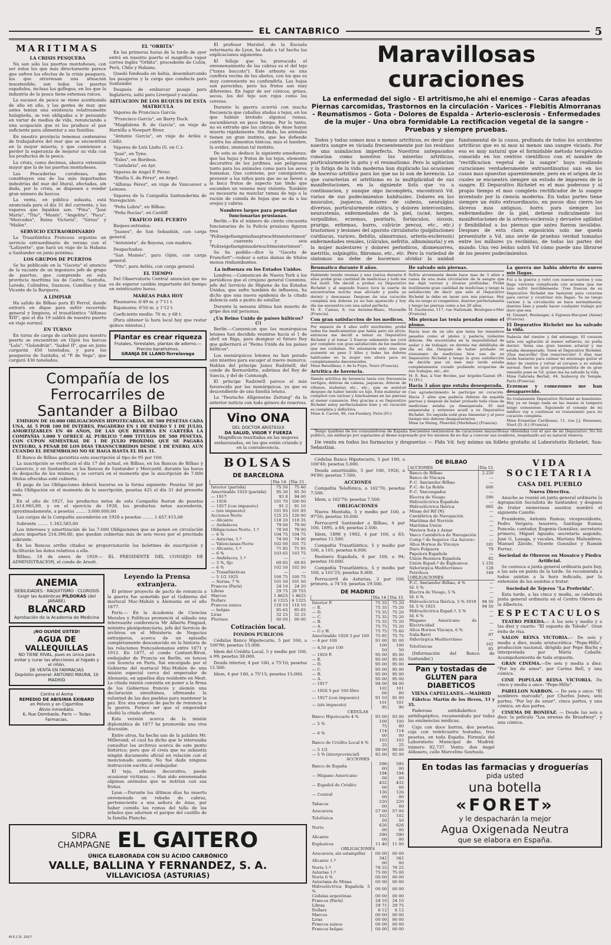EL CANTABRICO
5
MARITIMAS
LA CRISIS PESQUERA
No son sólo los puertos montañeses, con ser éstos los que más directamente parece que sufren los efectos de la crisis pesquera, los que atraviesan una situación insostenible; son todos los puertos españoles, incluso los gallegos, en los que la industria de la pesca tiene extensas raíces.
La escasez de pesca se viene acentuando de año en año, y las gentes de mar, que antes tenían una existencia relativamente halagüeña, se ven obligadas a ir pensando en variar de medios de vida, renunciando a una ocupación que ni les produce el pan suficiente para alimentar a sus familias.
En nuestra provincia tenemos centenares de trabajadores del mar que se encuentran en la mayor miseria, y que comienzan a perder la esperanza de mejorar su vida con los productos de la pesca.
La crisis, como decimos, abarca extensión mayor que la de los puertos montañeses.
Las Pescaderías coruñesas, que constituyen una de las más importantes industrias del mar del litoral, afectadas, sin duda, por la crisis, se disponen a vender gran número de barcos.
La venta, en pública subasta, está anunciada para el día 31 del corriente, y los vapores que liquidan son: "Fina", "José María", "Tito", "Manín", "Angelita", "Paco", "Mercedes", Reina Victoria", "Sirius" y "Malén".
SERVICIO EXTRAORDINARIO
La Trasatlántica Francesa organiza un servicio extraordinario de verano con el "Lafayette", que hará un viaje de la Habana a Santander en junio próximo.
LOS GRUPOS DE PUERTOS
Se ha publicado en la "Gaceta" el anuncio de la vacante de un ingeniero jefe de grupo de puertos, que comprende en esta provincia marítima los de Castro, Santoña, Laredo, Colindres, Suances, Comillas y San Vicente de la Barquera.
A LIMPIAR
Ha salido de Bilbao para El Ferrol, donde entrará en dique para sufrir recorrido general y limpieza, el trasatlántico "Alfonso XIII", que el día 19 saldrá de nuestro puerto en viaje normal.
EN TURNO
En turno de carga de carbón para nuestro puerto se encuentran en Gijón los barcos "Lola", "Golondrón", "Isabel II", que en junio cargarán 450 toneladas, y para los pesqueros de Santoña, el "P. de Vega", que cargará 430 toneladas.
EL "ORBITA"
En las primeras horas de la tarde de ayer entró en nuestro puerto el magnífico vapor correo inglés "Orbita", procedente de Colón, Perú, Chile y Habana.
Quedó fondeado en bahía, desembarcando los pasajeros y la carga que conducía para Santander.
Después de embarcar pasaje para Inglaterra, salió para Liverpool y escalas.
SITUACION DE LOS BUQUES DE ESTA MATRICULA
Vapores de Francisco García:
"Francisco García", en Barry Dock.
"Magdalena R. de García", en viaje de Hornillo a Newport River.
"Antonio García", en viaje de Avilés a Cádiz.
Vapores de Luis Liaño (S. en C.):
"José", en Tyne.
"Esles", en Burdeos.
"Cantabria", en Ayr.
Vapores de Angel F. Pérez:
"Emilia S. de Pérez", en Argel.
"Alfonso Pérez", en viaje de Vancouver a Leixoes.
Vapores de la Compañía Santanderina de Navegación:
"Peña Labra", en Bilbao.
"Peña Rocías", en Cardiff.
TRAFICO DEL PUERTO
Buques entrados:
"Juanes", de San Sebastián, con carga general.
"Antonieta", de Bayona, con madera.
Despachados:
"San Mamés", para Gijón, con carga general.
"Vito", para Avilés, con carga general.
EL TIEMPO
Del Observatorio Central anuncian que no es de esperar cambio importante del tiempo en veinticuatro horas.
MAREAS PARA HOY
Pleamares: 6'49 m. y 7'11 t.
Bajamares: 0'50 m. y 1'12 t.
Coeficiente medio: 70 m. y 68 t.
(Para obtener la hora local hay que restar quince minutos.)
Plantar es crear riqueza
Frutales, forestales, plantas de adorno.— Precios baratísimos.
GRANJA DE LLANO-Torrelavega
Compañía de los Ferrocarriles de Santander a Bilbao
EMISION DE 10.000 OBLIGACIONES HIPOTECARIAS, DE 500 PESETAS CADA UNA, AL 5 POR 100 DE INTERES, PAGADERO EN 1 DE ENERO Y 1 DE JULIO, AMORTIZABLES EN 40 AÑOS, DE LAS QUE RESERVA EN CARTERA LA COMPAÑIA 3.000 Y OFRECE AL PUBLICO 7.000 TITULOS DE 500 PESETAS, CON CUPON SEMESTRAL DE 1 DE JULIO PROXIMO, QUE SE PAGARA INTEGRO, A PESAR DE LOS DIAS TRANSCURRIDOS DESDE 1 DE ENERO, AUN CUANDO EL DESEMBOLSO NO SE HAGA HASTA EL DIA 31.
El Banco de Bilbao garantiza esta suscripción al tipo de 95 por 100.
La suscripción se verificará el día 17 del actual, en Bilbao, en los Bancos de Bilbao y Comercio, y en Santander, en los Bancos de Santander y Mercantil, durante las horas de despacho de los mismos, y se cerrará en el momento que la suscripción de 7.000 títulos ofrecidos esté cubierta.
El pago de las Obligaciones deberá hacerse en la forma siguiente: Pesetas 50 por cada Obligación en el momento de la suscripción, pesetas 425 el día 31 del presente mes.
En el año de 1927, los productos netos de esta Compañía fueron de pesetas 2.614.965,89, y en el ejercicio de 1928, los productos netos ascenderán, aproximadamente, a pesetas ........ 3.000.000,00
Las cargas de la Compañía ascenderán en 1928 a pesetas ........ 1.657.415,00
Sobrante ........ 1.342.585,00
Los intereses y amortización de las 7.000 Obligaciones que se ponen en circulación ahora importan 216.390,80, que quedan cubiertas más de seis veces por el precitado sobrante.
En los Bancos arriba citados se proporcionarán los boletines de suscripción y facilitarán los datos relativos a ella.
Bilbao, 18 de enero de 1929.— EL PRESIDENTE DEL CONSEJO DE ADMINISTRACION, el conde de Aresti.
ANEMIA
DEBILIDADES · RAQUITISMO · CLOROSIS
Exigir las Auténticas PÍLDORAS (del JARABE)
BLANCARD
Aprobación de la Academia de Medicina
¡NO OLVIDE USTED!
AGUA DE VALLEQUILLAS
NO TIENE RIVAL, pues es única para evitar y curar las afecciones al hígado y el riñón.
DE VENTA EN FARMACIAS
Depósito general: ANTONIO MAURA, 10
MADRID
Contra el Asma
REMEDIO DE ABISINIA EXIBARD
en Polvos y en Cigarrillos
Alivio inmediato.
6, Rue Dombasle, Paris — Todas Farmacias.
Leyendo la Prensa extranjera.
El primer proyecto de pacto de renuncia a la guerra fue sometido por el Gobierno del mariscal Mac-Mahón a Alemania en el año 1877.
París.— En la Academia de Ciencias Morales y Políticas pronunció el sábado una interesante conferencia Mr Alberto Pingaud, ministro plenipotenciario, jefe del Servicio de archivos en el Ministerio de Negocios extranjeros, acerca de un episodio completamente desconocido en la historia de las relaciones francoalemanas entre 1871 y 1912. En 1877, el conde Contant-Biron, embajador de Francia en Berlín, en tonces con licencia en París, fué encargado por el Gobierno del mariscal Mac-Mahón de una misión especial cerca del emperador de Alemania, en aquellos días residente en Mezt. La citada misión consistía en poner a la firma de los Gobiernos francés y alemán una declaración simultánea, afirmando la voluntad de los dos pueblos para mantener la paz. Era una especie de pacto de renuncia a la guerra. Parece ser que el emperador eludió la citada oferta.
Esta versión acerca de la misión diplomática de 1877 ha promovido una viva discusión.
Entre otros, ha hecho uso de la palabra Mr. Millerand, el cual ha dicho que le interesaba consultar los archivos acerca de este punto histórico; pero que él creía que no subsistía ningún documento oficial en relación con el mencionado asunto. No fué dada ninguna instrucción escrita al embajador.
El tejo, arbusto decorativo, puede ocasionar víctimas. — Han sido envenenados algunos animales que se nutrían con sus frutos.
Lyon.—Durante los últimos días ha muerto envenenado un rebaño de cabras, perteneciente a una señora de Anse, por haber comido las ramas del tallo de los árboles que adornan el parque del castillo de la familia Planche.
El profesor Marotel, de la Escuela veterinaria de Lyon, ha dado a tal hecho las explicaciones siguientes:
El follaje que ha provocado el envenenamiento de las cabras es el del tejo ("taxus baccata"). Este arbusto es una conífera vecina de los abetos, con los que es muy conveniente no confundirla. Las hojas son parecidas; pero los frutos son muy diferentes. En lugar de ser cónicos, grises, secos, los del tejo son rojos como las cerezas.
Durante la guerra ocurrió con mucha frecuencia que caballos atados a tejos, en los que habían brotado algunas ramas, sucumbieran en poco tiempo. Por lo tanto, no es extraño que las cabras de Anse hayan muerto rápidamente. Sin duda, los animales tienen un gran instinto, que les defiende contra los alimentos tóxicos; más el hambre, la avidez, atenúan tal instinto.
De esto se deduce la siguiente enseñanza: que las hojas y frutos de los tejos, elemento decorativo de los jardines, son peligrosos tanto para los animales como para los seres humanos. Que conviene, por consiguiente, prevenir a los niños para que no se lleven a la boca frutos de aspecto tan lindo que esconden un veneno muy violento. También es necesario no mezclar ramas de tejo a la ración de comida de hojas que se da a las ovejas y cabras.
Nombres largos para pequeñas funcionarias prusianas.
Berlín.—En el número de ciento cincuenta funcionarias de la Policía prusiana figuran tres "Polizeigefaengnisshauptwachtmeisterinnen" y cuarenta y seis "Polizeigefaengnissobrwachtmeisterinnen".
Se ha podido—dice la "Gaceta de Francfort"—rodear a estas damas de títulos menos rimbombantes.
La influenza en los Estados Unidos.
Londres.—Comunican de Nueva York a los periódicos que el cirujano general Cummins, jefe del Servicio de Higiene de los Estados Unidos, que sufre también de influenza, ha dicho que una nueva epidemia de la citada dolencia está a punto de estallar.
Durante la semana última han muerto de gripe dos mil personas.
¿Un Reino Unido de países bálticos? (!)
Berlín.—Comunican que los monárquicos letones han decidido reunirse hacia el 1 de abril en Riga, para designar el futuro Rey que gobernará el "Reino Unido de los países bálticos".
Los monárquicos letones no han parado aún mientes para escoger al nuevo monarca. Hablan del príncipe Janus Radziwill, del conde de Bernardotte, sobrinos del Rey de Suecia, y del de Connaugh.
El príncipe Radziwill parece el más favorecido por los monárquicos, ya que es descendiente de una familia letona.
La "Deutsche Allgemeine Zeitung" da la anterior noticia con todo género de reservas.
Vino ONA
DEL DOCTOR ARISTEGUI
DA SALUD, VIGOR Y FUERZA
Magníficos resultados en las mujeres embarazadas, en las que están criando y en la convalecencia.
BOLSAS
DE BARCELONA
| | Día 14 | Día 15 |
| --- | --- | --- |
| Interior (partida) | 75 50 | 75 40 |
| Amortizable 1920 (partida) | 95 30 | 95 30 |
| — 1917 | 93 8 | 94 00 |
| — 1926 | 101 70 | 100 00 |
| — 1927 (con impuesto) | 91 2 | 91 10 |
| — (sin impuesto) | 101 95 | 101 95 |
| Acciones Norte | 125 25 | 126 00 |
| — Alicante | 118 20 | 118 35 |
| — Andaluces | 79 00 | 79 00 |
| Obligaciones Norte, 1.ª | 78 00 | 78 00 |
| — 6 % | 104 75 | 104 75 |
| — Asturias, 1.ª | 74 00 | 74 00 |
| — Valencianas-Norte | 102 00 | 101 75 |
| — Alicante, 1.ª | 71 85 | 71 85 |
| — 6 % | 103 65 | 103 75 |
| — Andaluces, 1.ª | — | — |
| — 3 %, fijo | 69 85 | 69 85 |
| — 6 % | 102 50 | 102 50 |
| — Trasatlánticas | — | — |
| — 5 1/2 1925 | 100 75 | 100 75 |
| — Surias, 7 % | 101 50 | 101 50 |
| Francos (París) | 24 10 | 24 20 |
| Libras | 29 75 | 29 755 |
| Marcos | 1 4625 | 1 4625 |
| Dollars | 6 1325 | 6 1325 |
| Francos suizos | 118 10 | 118 10 |
| — belgas | 85 65 | 85 65 |
| Liras | 32 25 | 32 25 |
| Florines | 00 00 | 00 00 |
Cotización local.
FONDOS PUBLICOS
Cédulas Banco Hipotecario, 5 por 100, a 100'90; pesetas 15.000.
Idem del Crédito Local, 5 y medio por 100, a 99; pesetas 38.000.
Deuda interior, 4 por 100, a 75'10; pesetas 12.500.
Idem, 4 por 100, a 75'15; pesetas 15.000.
SIDRA
CHAMPAGNE
EL GAITERO
ÚNICA ELABORADA CON SU ÁCIDO CARBÓNICO
VALLE, BALLINA Y FERNANDEZ, S. A.
VILLAVICIOSA (ASTURIAS)
Maravillosas curaciones
La enfermedad del siglo - El artritismo,he ahi el enemigo - Caras afeadas Piernas carcomidas, Trastornos en la circulación - Varices - Flebitis Almorranas - Reumatismos - Gota - Dolores de Espalda - Arterio-esclerosis - Enfermedades de la mujer - Una obra formidable La rectificacion vegetal de la sangre - Pruebas y siempre pruebas.
Todos y todas somos mas o menos artriticos, es decir que nuestra sangre es viciada frecuentemente por los residuos de una asimilacion imperfecta. Nuestros antepasados conocian como nosotros las miserias artriticas, particularmente la gota y el reumatismo. Pero la agitacion y la fatiga de la vida moderna han duplicado las ocasiones de hacerso artritico para los que no lo son de herencia. Lo que caracteriza el artritismo es la multiplicidad de sus manifestaciones, en la siguiente lista que va a continuacion, y aunque algo incompleta, encontrará Vd. varios de sus padecimientos habituales. Dolores en los musculos, jaquecas, dolores de cabeza, neuralgias diversas, particularmente ciática, y dolores intercostales, neurastenia, enfermedades de la piel, (acné, herpes, sarpullidos, eczemas, psoriaris, forúnculos, sicosis, prurigo, eritemas, barro, calvicie precoz, etc., etc.) trastornos y lesiones del aparato circulatorio (palpitaciones cardiacas, varices, flebitis, almorranas, arterio-esclerosis) enfermedades renales, (cálculos, nefritis, albuminuria) y en la mujer malestares y dolores periodicos, dismenorrea, metritis, salpingitis, fibromas, etc., etc. Pero la variedad de sintomas no debe de hacernos olvidar la unidad fundamental de la causa, profunda de todos los accidentes artriticos que es ni mas ni menos una sangre viciada. Por eso es muy natural que el formidable método terapéutico conocido en los centros científicos con el nombre de "rectificacion vegetal de la sangre" haya realizado curaciones verdaderamente extraordinarias aun en los casos mas opuestos aparentemente, pero en el origen de lo cuales se encuentra siempre un estado de impureza de la sangre. El Depurativo Richelet es el mas poderoso y al propio tiempo el mas completo rectificador de la sangre inventado por la ciencia moderna. En todas partes tiene siempre un éxito extraordinario, en pocos dias cierra las úlceras mas antiguas, borra para siempre las enfermedades de la piel, detiene radicalmente las manifestaciones de la arterio-esclerosis y devuelve agilidad y flexibilidad a las piernas que antes fueron invalidas. Despues de esta clara exposición solo me queda presentarle a Vd. una serie de pruebas verdad tomadas entre los millares ya recibidas, de todas las partes del mundo. Una vez leidas sabrá Vd cómo puede uno librarse de los peores padecimientos.
Reumatico durante 8 años.
Habiendo tenido reumas y una ciatica durante 8 años probé gran cantidad de medicinas y todo me fué inutil. Me decidí a probar su Depurativo Richelet y al segundo frasco tuve la suerte de encontrarme mucho mas aliviado y podía ya dormir y descansar. Despues de una curación completa mis dolores ya no han aparecido y hoy día me encuentro con una salud perfecta.
M. E. Camus, 8, rue Antoine-Blanc, Marseille (Francia).
Con gran satisfaccion de los medicos.
Por espacio de 4 años sufrí muchisimo, probé todos los medicamentos que había pero sin alivio, entonces me decidí a tomar su Depurativo Richelet y al tomar 2 frascos solamente me curé por completo con gran satisfacción de los medicos que me cuidaban. No solamente esto sino que aumenté en peso 3 kilos y todos los dolores habituales en la mujer son ahora para mi completamente desconocidos.
Mme Reveilleau, r. de la Fuye, Tours (Francia).
Artritica de herencia.
Siendo artritica de herencia tenía con frecuencia vertigos, dolores de cabeza, jaquecas, dolores de riñones, malestar, etc., etc., que se acentuó despues de haber tenido un hijo. Este malestar se complicó con varices y hinchazones en las piernas al menor cansancio. Hoy gracias a su Depurativo Richelet estoy perfectamente bien y mi curación es completa y definitiva.
Mme A. Carret, 46, rue Fondary, Paris (Fr.).
He salvado mis piernas.
Sufría atrozmente desde hace mas de 3 años a causa de una mala circulacion de la sangre que me dejó varices y ulceras profundas. Probé inutilmente gran cantidad de medicinas y tengo la satisfacción de decir que solo el Depurativo Richelet le debo en tener aun mis piernas. Hoy día no tengo ni congestion, duermo perfectamente y tengo las piernas como a los 20 años.
M. Dachicour, 117, rue Nationale, Boulogne-s-Mer (Francia).
Mis piernas las tenia pesadas como el plomo.
Hacía mas de un año que tenia los miembros pesados como el plomo y padecía violentos dolores. Me encontraba en la imposibilidad de andar y de trabajar, no dormía me debilitaba de día en día. Después de haber probado un sinnumero de medicinas hice uso de su Depurativo Richelet y tengo la gran satisfacción de decirle que un mes mas tarde estaba completamente curado pudiendo ocuparme de mis trabajos, etc., etc.
M. E. Bas, à Vier Bordes, par Argelès-Gazost (H.-P.) (Fr.).
Hacia 3 años que estaba desesperada.
Con agradecimiento le participo mi curación. Hacia 3 años que padecia dolores de espalda piernas y despues de haber probado toda clase de medicinas estaba ya desesperada. El mal empeoraba y entonces acudí a su Depurativo Richelet. En seguida noté gran bienestar y al poco tiempo mis dolores desaparecieron.
Mme Le Moing, Ploerdut (Morbihan) (Francia).
La guerra me habia abierto de nuevo mis llagas.
Fuí a la guerra y volví con nuevas varices y una llaga varicosa complicada con eczema que me hizo sufrir horriblemente. Tres frascos de su Depurativo Richelet me bastaron para curarme para cerrar y cicatrizar mis llagas. Ya no tengo varices y la circulación se hace normalmente; duermo bien y puedo hacer cualquier trabajo por duro que sea.
M. Gossert, Boulanger, à Vigneux-Hocquet (Aisne) (Francia).
El Depurativo Richelet me ha salvado la vida.
Padecía del vientre y del estomago. El corazon latía con agitación al menor esfuerzo, no podia dormir. Tenía una gran tension arterial y me estaba desesperado. Tomé el Depurativo Richelet. ¡Que maravilla! Que resurrección! 5 días mas tarde bastaron para calmar mi estomago quitar el dolor de vientre y volver el corazon a su estado normal. Seré un gran propagandista de su gran remedio pues es Vd. quien me ha salvado la vida.
Mme Gabriela Berliet, 44, faubourg du Temple, Paris (Francia).
Eczemas y comezones me han desaparecido.
Su tratamiento Depurativo Richelet es buenísimo. Hoy ya no tengo nada en las manos ni tampoco tengo comezones. Siguiendo el consejo de mi médico voy a continuar su tratamiento para mi curación completa.
Mme Ernestine Cardineau, 11, rue J-J. Rousseau, Niort (D.-S.) (Francia).
Tengo tambien de los consumidores de España frecuentes testimonios de curaciones maravillosas obtenidas con el uso de mi Depurativo. No los publico, sin embargo por sujetarme al deseo expresado por los mismos de no dar a conocer sus nombres, respetando así su natural reserva.
De venta en todas las farmacias y droguerias — Pida Vd. hoy mismo un folleto gratuito al Laboratorio Richelet, San-Sebastian.
Cédulas Banco Hipotecario, 5 por 100, a 100'40; pesetas 5.000.
Deuda amortizable, 5 por 100, 1920, a 94'80; pesetas 7.500.
ACCIONES
Compañía Telefónica, a 102'70; pesetas 7.500.
Idem, a 102'70; pesetas 7.500.
OBLIGACIONES
Nueva Montaña, 5 y medio por 100, a 97'50; pesetas 10.000.
Ferrocarril Santander a Bilbao, 4 por 100, 1895, a 84; pesetas 2.500.
Idem, 1898 y 1902, 4 por 100, a 83; pesetas 11.500.
Compañía Trasatlántica, 5 y medio por 100, a 101; pesetas 6.000.
Resinera Española, 6 por 100, a 94; pesetas 10.000.
Compañía Trasatlántica, 5 y medio por 100, a 101'25; pesetas 8.000.
Ferrocarril de Asturias, 3 por 100, primera, a 74'10; pesetas 19.500.
DE MADRID
| | Día 14 | Día 15 |
| --- | --- | --- |
| Interior F. | 75 35 | 75 20 |
| — E. | 75 35 | 75 20 |
| — D. | 75 35 | 75 20 |
| — C. | 75 35 | 75 20 |
| — B. | 75 35 | 75 20 |
| — A. | 75 75 | 75 20 |
| — G y H. | 75 75 | 75 60 |
| Amortizable 1928 3 por 100 | 75 85 | 75 75 |
| — 4 por 100 | 91 00 | 91 00 |
| — 4,50 por 100 | 100 50 | 100 50 |
| — 1920 F. | 95 00 | 95 00 |
| — E. | 95 00 | 95 00 |
| — D. | 95 00 | 95 00 |
| — C. | 95 00 | 95 00 |
| — B. | 95 00 | 95 00 |
| — A. | 95 00 | 95 00 |
| — 1917 | 94 00 | 94 00 |
| — 1926 5 por 100 libre | 102 00 | 101 80 |
| — 1927 (con impuesto) | 91 10 | 91 00 |
| — (sin impuesto) | 101 95 | 101 90 |
| CEDULAS | | |
| Banco Hipotecario 4 % | 93 00 | 93 00 |
| — 5 % | 100 75 | 100 80 |
| — 6 % | 114 00 | 114 00 |
| Banco de Crédito Local 6 % | 103 25 | 103 25 |
| — 5 1/2 | 99 00 | 99 00 |
| — 5 % (interprovincial) | 92 00 | 92 00 |
| ACCIONES | | |
| Banco de España | 596 00 | 595 00 |
| — Hispano Americano | 194 00 | 194 00 |
| — Español de Crédito | 432 00 | 432 00 |
| — Central | 126 00 | 126 00 |
| Tabacos | 220 00 | 220 00 |
| Azucarera | 57 00 | 57 00 |
| Telefónica | 102 50 | 102 50 |
| Norte | 626 00 | 626 00 |
| Alicante | 590 00 | 590 00 |
| Explosivos | 11 40 | 11 00 |
| OBLIGACIONES | | |
| Azucarera, sin estampillar | 00 00 | 00 00 |
| Alicante 1.ª | 342 00 | 342 00 |
| Norte 1.ª | 78 25 | 78 25 |
| Asturias 1.ª | 75 00 | 75 00 |
| Norte 6 % | 00 00 | 00 00 |
| Asturiana de Minas | 00 00 | 00 00 |
| Hidroeléctrica Española 5 % | 00 00 | 00 00 |
| Cédulas argentinas | 00 00 | 00 00 |
| Francos (París) | 24 10 | 24 10 |
| Libras | 29 71 | 29 75 |
| Dollars | 6 12 | 6 12 |
| Marcos | 00 00 | 00 00 |
| Liras | 00 00 | 00 00 |
| Francos suizos | 00 00 | 00 00 |
| Francos belgas | 00 00 | 00 00 |
DE BILBAO
| ACCIONES | Día 15 |
| --- | --- |
| Banco de Bilbao | 2.220 |
| Banco de Vizcaya | — |
| F.-C. Santander-Bilbao | — |
| F.-C. de La Robla | 600 |
| F.-C. Vascongados | — |
| Electra de Viesgo | 590 |
| Hidroeléctrica Española | — |
| Hidroeléctrica Ibérica | 665 |
| Minas del Rif (N) | — |
| Cantábrica de Navegación | — |
| Marítima del Nervión | — |
| Marítima Unión | — |
| Naviera Sota y Aznar | — |
| Vasco Cantábrica de Navegación | — |
| Comp.ª de Seguros «La Aurora» | — |
| Altos Hornos de Vizcaya | 181 |
| Duro Felguera | 79 |
| Papelera Española | — |
| Unión Resinera Española | 82 |
| Unión Españ.ª de Explosivos | 1.155 |
| Siderúrgica Mediterráneo | 128 |
| Petróleos | 149 |
| OBLIGACIONES | |
| F.-C. Santander-Bilbao, 4 % | — |
| Id. 5 % | — |
| Electra de Viesgo, 5 % | — |
| Id. 6 % | — |
| Hidroeléctrica Ibérica, 5 % 1918 | 94 50 |
| Id. 5 % 1925 | 94 50 |
| Hidroeléctrica Españ.ª, 5 % | — |
| Id. 6 % | — |
| Hispano Americano de Electricidad | — |
| Altos Hornos Vizcaya, 6 % | — |
| Irala-Barri | 87 |
| Siderúrgica Mediterráneo | — |
| Telefónicas | 102 85 |
(Información del Banco de Santander.)
Pan y tostadas de GLUTEN para DIABETICOS
VIENA CAPELLANES.—MADRID
Fábrica: Martín de los Heros, 33 y 35.
Poderoso antidiabético y antidispéptico, recomendado por todas las eminencias médicas.
Caja con doce barras, dos pesetas; caja con veinticuatro tostadas, tres pesetas, en toda España. Fórmula del Laboratorio Municipal de Madrid: número 82.737. Venta: don Angel Aldasoro, calle Marcelino Sautuola.
VIDA SOCIETARIA
CASA DEL PUEBLO
Nueva Directiva.
Anoche se reunió en junta general ordinaria la Agrupación Socialista de Santander, y después de tratar numerosos asuntos nombró el siguiente Comité:
Presidente, Antonio Ramos; vicepresidente, Pedro Vergara; tesorero, Santiago Ramos Poncela; contador, Eugenio González; secretario primero, Miguel Aguado; secretario segundo, José G. Lasaga, y vocales, Mariano Malumbres, Manuel Zárate, Vicente González y Ramón Ferraz.
Sociedad de Obreros en Mosaico y Piedra Artificial.
Se convoca a junta general ordinaria para hoy, a las seis en punto de la tarde. Se recomienda a todos asistan a la hora indicada, por la extensión de los asuntos a tratar.
Sociedad de Tejeros "La Preferida".
Esta tarde, a las cinco y media, se celebrará junta general ordinaria en el Centro Obrero de la Albericia.
ESPECTACULOS
TEATRO PEREDA.— A las seis y media y a las diez y cuarto: "El espanto de Toledo". Gran éxito de risa.
SALON REINA VICTORIA.— De seis y media a diez, moda aristocrática: "Pepe-Hillo", producción nacional, dirigida por Pepe Buchs e interpretada por María Caballé. Acompañamiento de toda orquesta.
GRAN CINEMA.—De seis y media a diez: "Por ley de amor", por Carina Bell, y una cómica.
CINE POPULAR REINA VICTORIA. De cinco y media a once: "Pepe-Hillo".
PABELLON NARBON. — De seis a once: "El sombrero marcado", por Charles Jones, seis partes; "Por ley de amor", cinco partes, y una cómica, en dos partes.
CINEMA DE BONIFAZ. — Desde las seis a diez: la película "Las sirenas de Broadway", y una cómica.
En todas las farmacias y droguerías
pida usted
una botella
«FORET»
y le despacharán la mejor
Agua Oxigenada Neutra
que se elabora en España.
M.E.C.D. 2017